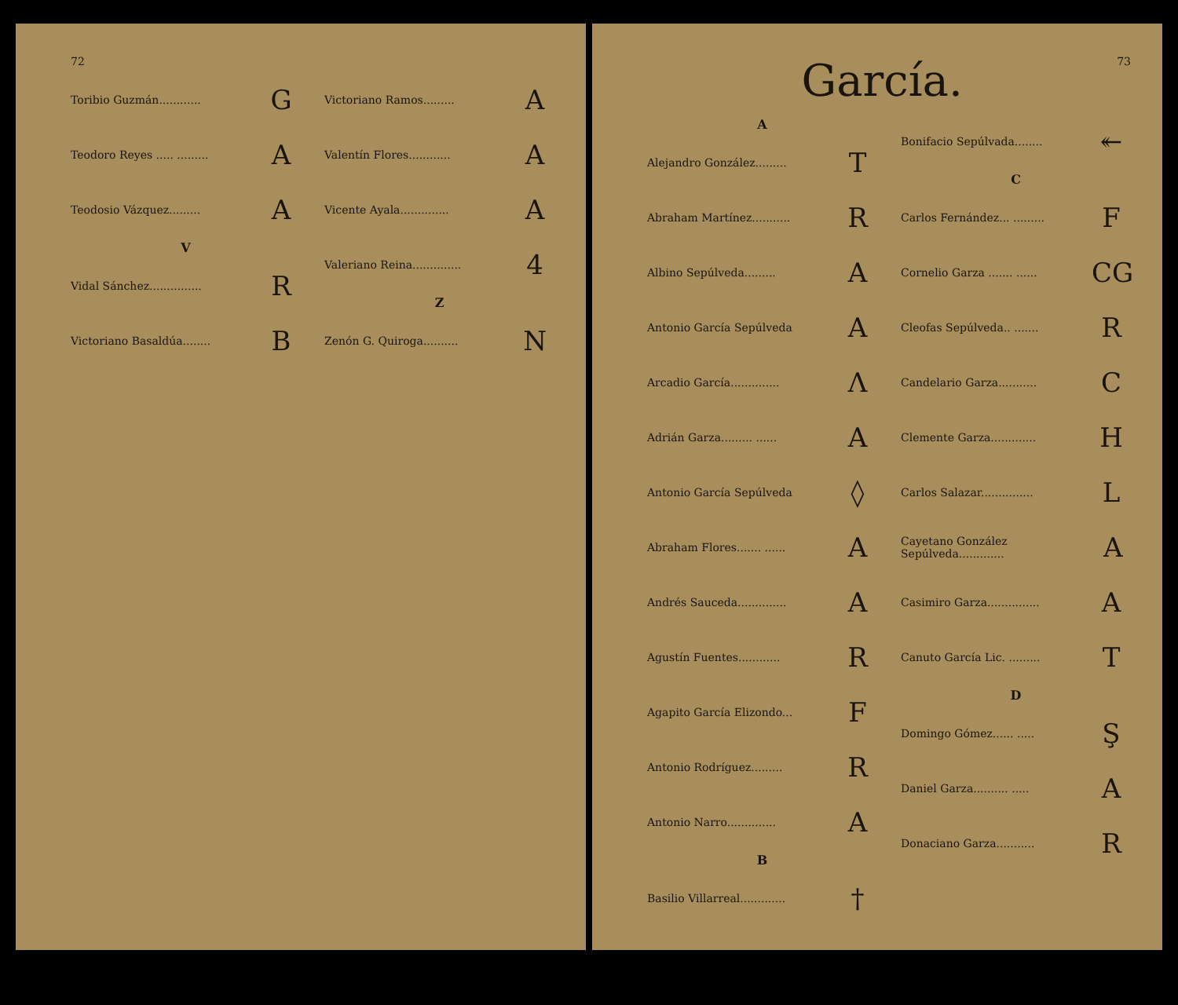72
Toribio Guzmán............ G
Teodoro Reyes ..... ......... A
Teodosio Vázquez......... A
V
Vidal Sánchez............... R
Victoriano Basaldúa........ B
Victoriano Ramos......... A
Valentín Flores............ A
Vicente Ayala.............. A
Valeriano Reina.............. 4
Z
Zenón G. Quiroga.......... N
García.
73
A
Alejandro González......... T
Abraham Martínez........... R
Albino Sepúlveda......... A
Antonio García Sepúlveda A
Arcadio García.............. Λ
Adrián Garza......... ...... A
Antonio García Sepúlveda ◊
Abraham Flores....... ...... A
Andrés Sauceda.............. A
Agustín Fuentes............ R
Agapito García Elizondo... F
Antonio Rodríguez......... R
Antonio Narro.............. A
B
Basilio Villarreal............. †
Bonifacio Sepúlvada........ ↞
C
Carlos Fernández... ......... F
Cornelio Garza ....... ...... CG
Cleofas Sepúlveda.. ....... R
Candelario Garza........... C
Clemente Garza............. H
Carlos Salazar............... L
Cayetano González Sepúlveda............. A
Casimiro Garza............... A
Canuto García Lic. ......... T
D
Domingo Gómez...... ..... Ş
Daniel Garza.......... ..... A
Donaciano Garza........... R